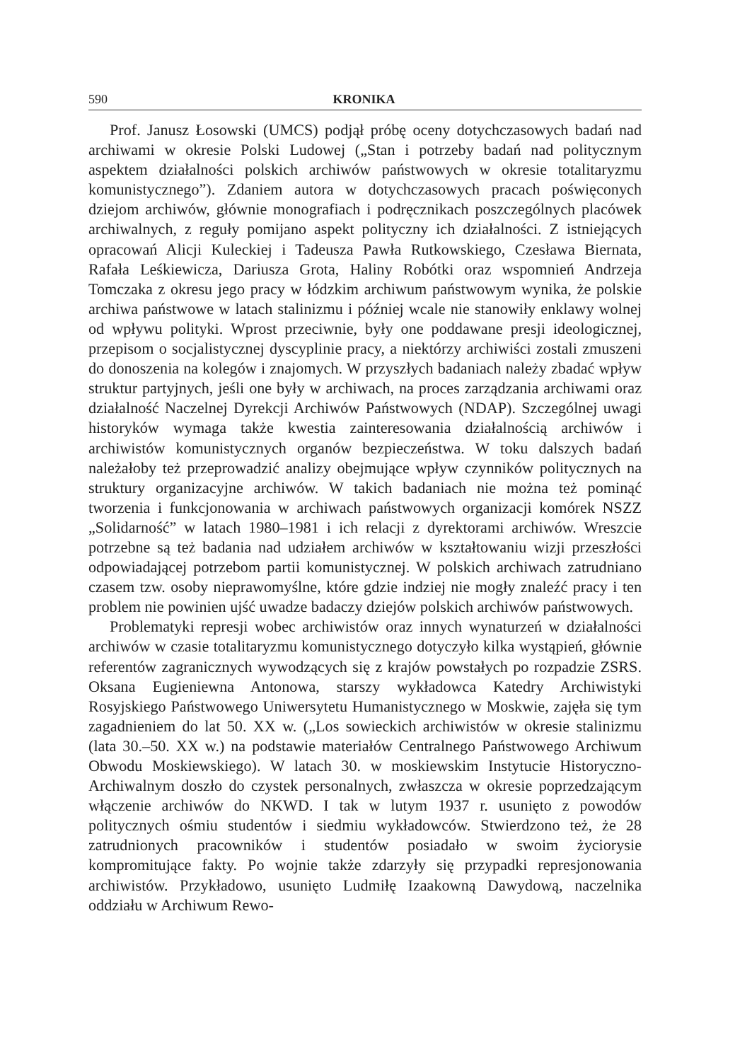590 KRONIKA
Prof. Janusz Łosowski (UMCS) podjął próbę oceny dotychczasowych badań nad archiwami w okresie Polski Ludowej („Stan i potrzeby badań nad politycznym aspektem działalności polskich archiwów państwowych w okresie totalitaryzmu komunistycznego”). Zdaniem autora w dotychczasowych pracach poświęconych dziejom archiwów, głównie monografiach i podręcznikach poszczególnych placówek archiwalnych, z reguły pomijano aspekt polityczny ich działalności. Z istniejących opracowań Alicji Kuleckiej i Tadeusza Pawła Rutkowskiego, Czesława Biernata, Rafała Leśkiewicza, Dariusza Grota, Haliny Robótki oraz wspomnień Andrzeja Tomczaka z okresu jego pracy w łódzkim archiwum państwowym wynika, że polskie archiwa państwowe w latach stalinizmu i później wcale nie stanowiły enklawy wolnej od wpływu polityki. Wprost przeciwnie, były one poddawane presji ideologicznej, przepisom o socjalistycznej dyscyplinie pracy, a niektórzy archiwiści zostali zmuszeni do donoszenia na kolegów i znajomych. W przyszłych badaniach należy zbadać wpływ struktur partyjnych, jeśli one były w archiwach, na proces zarządzania archiwami oraz działalność Naczelnej Dyrekcji Archiwów Państwowych (NDAP). Szczególnej uwagi historyków wymaga także kwestia zainteresowania działalnością archiwów i archiwistów komunistycznych organów bezpieczeństwa. W toku dalszych badań należałoby też przeprowadzić analizy obejmujące wpływ czynników politycznych na struktury organizacyjne archiwów. W takich badaniach nie można też pominąć tworzenia i funkcjonowania w archiwach państwowych organizacji komórek NSZZ „Solidarność” w latach 1980–1981 i ich relacji z dyrektorami archiwów. Wreszcie potrzebne są też badania nad udziałem archiwów w kształtowaniu wizji przeszłości odpowiadającej potrzebom partii komunistycznej. W polskich archiwach zatrudniano czasem tzw. osoby nieprawomyślne, które gdzie indziej nie mogły znaleźć pracy i ten problem nie powinien ujść uwadze badaczy dziejów polskich archiwów państwowych.
Problematyki represji wobec archiwistów oraz innych wynaturzeń w działalności archiwów w czasie totalitaryzmu komunistycznego dotyczyło kilka wystąpień, głównie referentów zagranicznych wywodzących się z krajów powstałych po rozpadzie ZSRS. Oksana Eugieniewna Antonowa, starszy wykładowca Katedry Archiwistyki Rosyjskiego Państwowego Uniwersytetu Humanistycznego w Moskwie, zajęła się tym zagadnieniem do lat 50. XX w. („Los sowieckich archiwistów w okresie stalinizmu (lata 30.–50. XX w.) na podstawie materiałów Centralnego Państwowego Archiwum Obwodu Moskiewskiego). W latach 30. w moskiewskim Instytucie Historyczno-Archiwalnym doszło do czystek personalnych, zwłaszcza w okresie poprzedzającym włączenie archiwów do NKWD. I tak w lutym 1937 r. usunięto z powodów politycznych ośmiu studentów i siedmiu wykładowców. Stwierdzono też, że 28 zatrudnionych pracowników i studentów posiadało w swoim życiorysie kompromitujące fakty. Po wojnie także zdarzyły się przypadki represjonowania archiwistów. Przykładowo, usunięto Ludmiłę Izaakowną Dawydową, naczelnika oddziału w Archiwum Rewo-